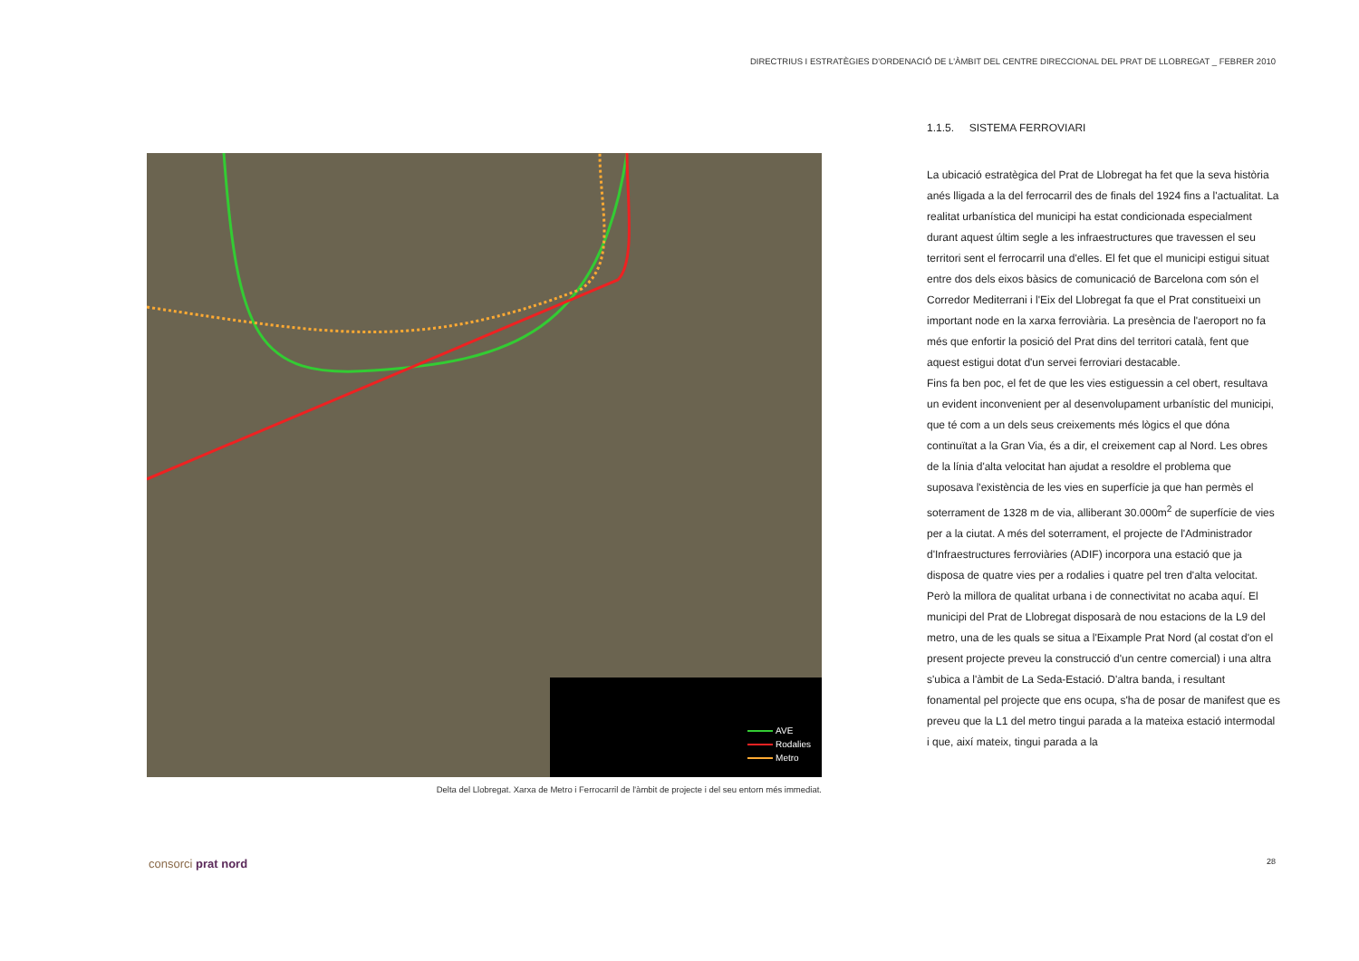DIRECTRIUS I ESTRATÈGIES D'ORDENACIÓ DE L'ÀMBIT DEL CENTRE DIRECCIONAL DEL PRAT DE LLOBREGAT _ FEBRER 2010
AVE
Rodalies
Metro
Delta del Llobregat. Xarxa de Metro i Ferrocarril de l'àmbit de projecte i del seu entorn més immediat.
1.1.5. SISTEMA FERROVIARI
La ubicació estratègica del Prat de Llobregat ha fet que la seva història anés lligada a la del ferrocarril des de finals del 1924 fins a l'actualitat. La realitat urbanística del municipi ha estat condicionada especialment durant aquest últim segle a les infraestructures que travessen el seu territori sent el ferrocarril una d'elles. El fet que el municipi estigui situat entre dos dels eixos bàsics de comunicació de Barcelona com són el Corredor Mediterrani i l'Eix del Llobregat fa que el Prat constitueixi un important node en la xarxa ferroviària. La presència de l'aeroport no fa més que enfortir la posició del Prat dins del territori català, fent que aquest estigui dotat d'un servei ferroviari destacable.
Fins fa ben poc, el fet de que les vies estiguessin a cel obert, resultava un evident inconvenient per al desenvolupament urbanístic del municipi, que té com a un dels seus creixements més lògics el que dóna continuïtat a la Gran Via, és a dir, el creixement cap al Nord. Les obres de la línia d'alta velocitat han ajudat a resoldre el problema que suposava l'existència de les vies en superfície ja que han permès el soterrament de 1328 m de via, alliberant 30.000m<sup>2</sup> de superfície de vies per a la ciutat. A més del soterrament, el projecte de l'Administrador d'Infraestructures ferroviàries (ADIF) incorpora una estació que ja disposa de quatre vies per a rodalies i quatre pel tren d'alta velocitat.
Però la millora de qualitat urbana i de connectivitat no acaba aquí. El municipi del Prat de Llobregat disposarà de nou estacions de la L9 del metro, una de les quals se situa a l'Eixample Prat Nord (al costat d'on el present projecte preveu la construcció d'un centre comercial) i una altra s'ubica a l'àmbit de La Seda-Estació. D'altra banda, i resultant fonamental pel projecte que ens ocupa, s'ha de posar de manifest que es preveu que la L1 del metro tingui parada a la mateixa estació intermodal i que, així mateix, tingui parada a la
consorci prat nord 28